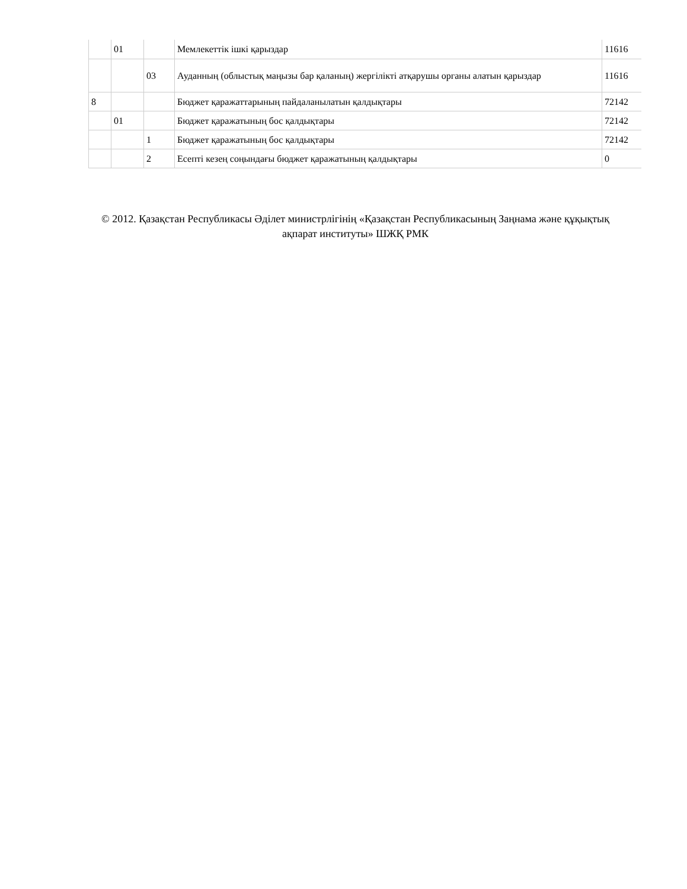| | 01 | | Мемлекеттік ішкі қарыздар | 11616 |
| | | 03 | Ауданның (облыстық маңызы бар қаланың) жергілікті атқарушы органы алатын қарыздар | 11616 |
| 8 | | | Бюджет қаражаттарының пайдаланылатын қалдықтары | 72142 |
| | 01 | | Бюджет қаражатының бос қалдықтары | 72142 |
| | | 1 | Бюджет қаражатының бос қалдықтары | 72142 |
| | | 2 | Есепті кезең соңындағы бюджет қаражатының қалдықтары | 0 |
© 2012. Қазақстан Республикасы Әділет министрлігінің «Қазақстан Республикасының Заңнама және құқықтық ақпарат институты» ШЖҚ РМК